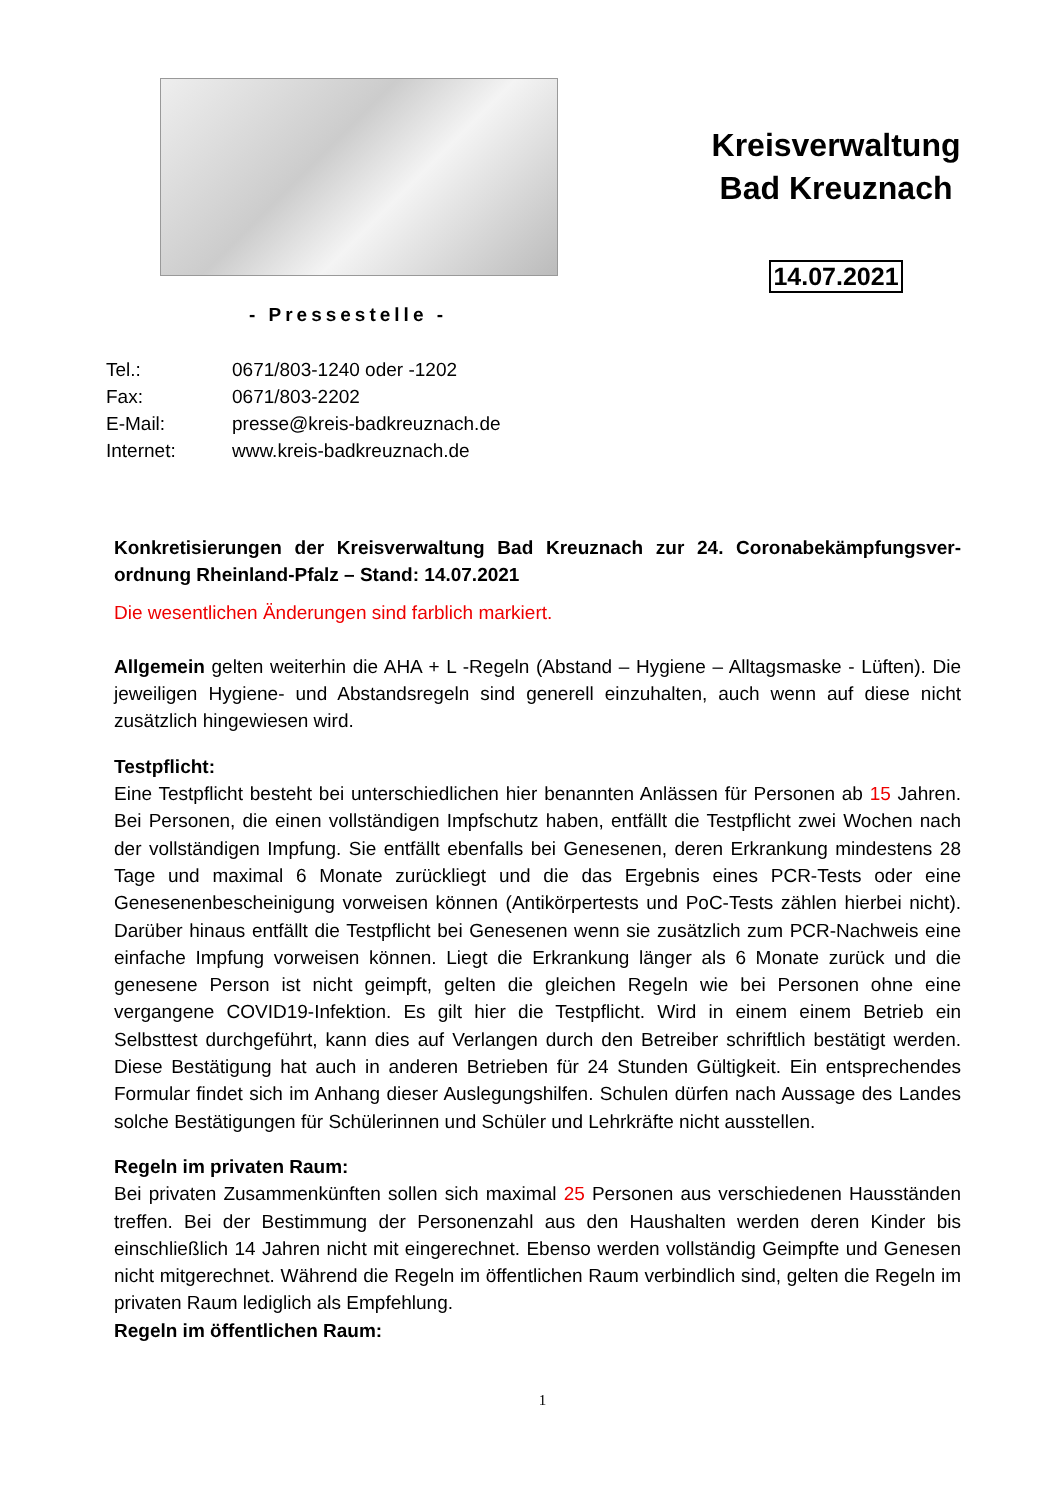- Pressestelle -
Kreisverwaltung
Bad Kreuznach
14.07.2021
Tel.: 0671/803-1240 oder -1202
Fax: 0671/803-2202
E-Mail: presse@kreis-badkreuznach.de
Internet: www.kreis-badkreuznach.de
Konkretisierungen der Kreisverwaltung Bad Kreuznach zur 24. Coronabekämpfungsver­ordnung Rheinland-Pfalz – Stand: 14.07.2021
Die wesentlichen Änderungen sind farblich markiert.
Allgemein gelten weiterhin die AHA + L -Regeln (Abstand – Hygiene – Alltagsmaske - Lüften). Die jeweiligen Hygiene- und Abstandsregeln sind generell einzuhalten, auch wenn auf diese nicht zusätzlich hingewiesen wird.
Testpflicht:
Eine Testpflicht besteht bei unterschiedlichen hier benannten Anlässen für Personen ab 15 Jah­ren. Bei Personen, die einen vollständigen Impfschutz haben, entfällt die Testpflicht zwei Wo­chen nach der vollständigen Impfung. Sie entfällt ebenfalls bei Genesenen, deren Erkrankung mindestens 28 Tage und maximal 6 Monate zurückliegt und die das Ergebnis eines PCR-Tests oder eine Genesenenbescheinigung vorweisen können (Antikörpertests und PoC-Tests zählen hierbei nicht). Darüber hinaus entfällt die Testpflicht bei Genesenen wenn sie zusätzlich zum PCR-Nachweis eine einfache Impfung vorweisen können. Liegt die Erkrankung länger als 6 Mo­nate zurück und die genesene Person ist nicht geimpft, gelten die gleichen Regeln wie bei Per­sonen ohne eine vergangene COVID19-Infektion. Es gilt hier die Testpflicht. Wird in einem ei­nem Betrieb ein Selbsttest durchgeführt, kann dies auf Verlangen durch den Betreiber schrift­lich bestätigt werden. Diese Bestätigung hat auch in anderen Betrieben für 24 Stunden Gültig­keit. Ein entsprechendes Formular findet sich im Anhang dieser Auslegungshilfen. Schulen dür­fen nach Aussage des Landes solche Bestätigungen für Schülerinnen und Schüler und Lehr­kräfte nicht ausstellen.
Regeln im privaten Raum:
Bei privaten Zusammenkünften sollen sich maximal 25 Personen aus verschiedenen Hausstän­den treffen. Bei der Bestimmung der Personenzahl aus den Haushalten werden deren Kinder bis einschließlich 14 Jahren nicht mit eingerechnet. Ebenso werden vollständig Geimpfte und Genesen nicht mitgerechnet. Während die Regeln im öffentlichen Raum verbindlich sind, gel­ten die Regeln im privaten Raum lediglich als Empfehlung.
Regeln im öffentlichen Raum:
1